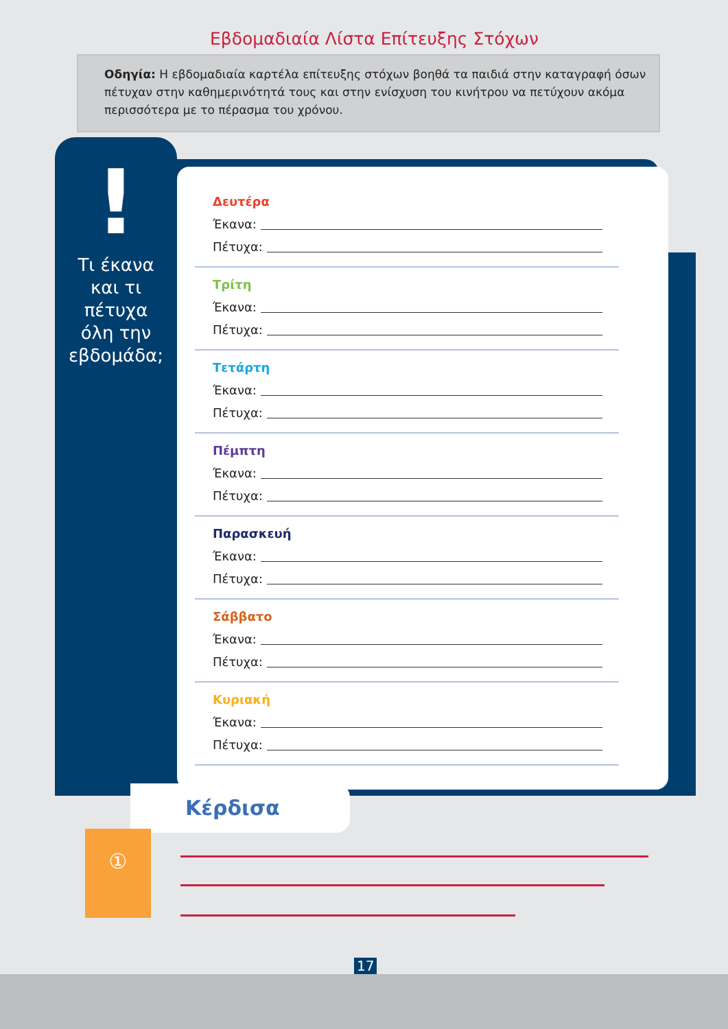Εβδομαδιαία Λίστα Επίτευξης Στόχων
Οδηγία: Η εβδομαδιαία καρτέλα επίτευξης στόχων βοηθά τα παιδιά στην καταγραφή όσων πέτυχαν στην καθημερινότητά τους και στην ενίσχυση του κινήτρου να πετύχουν ακόμα περισσότερα με το πέρασμα του χρόνου.
!
Τι έκανα
και τι
πέτυχα
όλη την
εβδομάδα;
Δευτέρα
Έκανα:
Πέτυχα:
Τρίτη
Έκανα:
Πέτυχα:
Τετάρτη
Έκανα:
Πέτυχα:
Πέμπτη
Έκανα:
Πέτυχα:
Παρασκευή
Έκανα:
Πέτυχα:
Σάββατο
Έκανα:
Πέτυχα:
Κυριακή
Έκανα:
Πέτυχα:
Κέρδισα
①
17